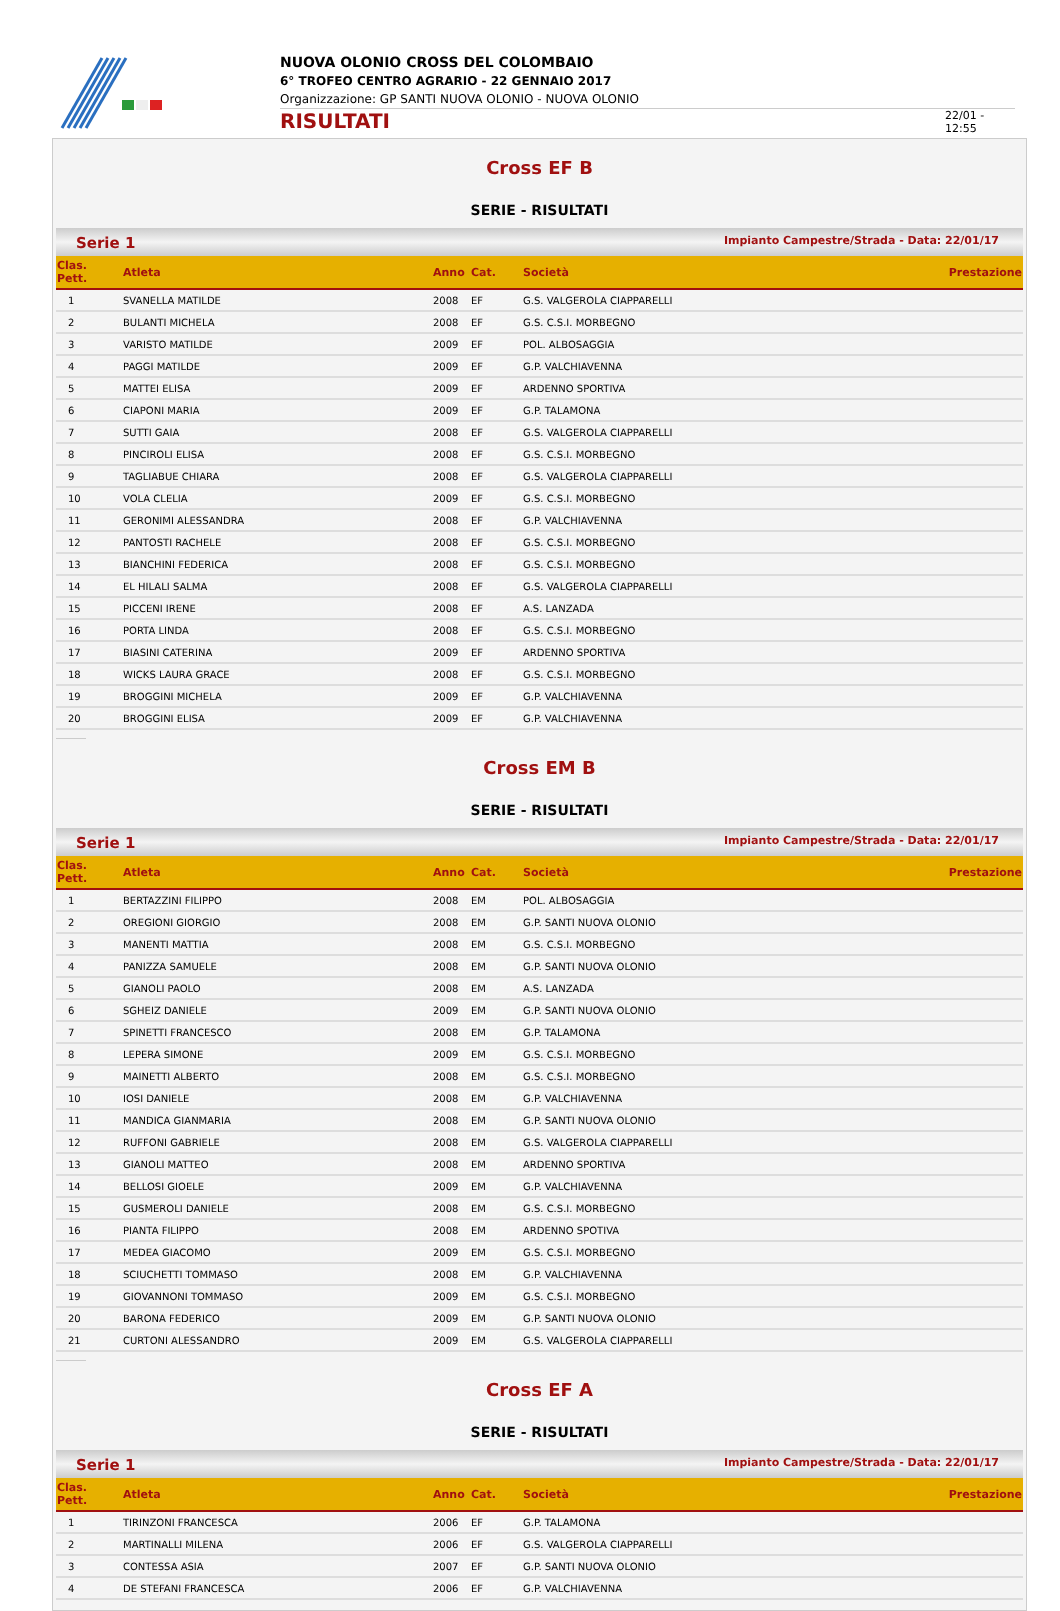NUOVA OLONIO CROSS DEL COLOMBAIO
6° TROFEO CENTRO AGRARIO - 22 GENNAIO 2017
Organizzazione: GP SANTI NUOVA OLONIO - NUOVA OLONIO
RISULTATI
22/01 - 12:55
Cross EF B
SERIE - RISULTATI
Serie 1 Impianto Campestre/Strada - Data: 22/01/17
| Clas. Pett. | Atleta | Anno | Cat. | Società | Prestazione |
| --- | --- | --- | --- | --- | --- |
| 1 | SVANELLA MATILDE | 2008 | EF | G.S. VALGEROLA CIAPPARELLI | |
| 2 | BULANTI MICHELA | 2008 | EF | G.S. C.S.I. MORBEGNO | |
| 3 | VARISTO MATILDE | 2009 | EF | POL. ALBOSAGGIA | |
| 4 | PAGGI MATILDE | 2009 | EF | G.P. VALCHIAVENNA | |
| 5 | MATTEI ELISA | 2009 | EF | ARDENNO SPORTIVA | |
| 6 | CIAPONI MARIA | 2009 | EF | G.P. TALAMONA | |
| 7 | SUTTI GAIA | 2008 | EF | G.S. VALGEROLA CIAPPARELLI | |
| 8 | PINCIROLI ELISA | 2008 | EF | G.S. C.S.I. MORBEGNO | |
| 9 | TAGLIABUE CHIARA | 2008 | EF | G.S. VALGEROLA CIAPPARELLI | |
| 10 | VOLA CLELIA | 2009 | EF | G.S. C.S.I. MORBEGNO | |
| 11 | GERONIMI ALESSANDRA | 2008 | EF | G.P. VALCHIAVENNA | |
| 12 | PANTOSTI RACHELE | 2008 | EF | G.S. C.S.I. MORBEGNO | |
| 13 | BIANCHINI FEDERICA | 2008 | EF | G.S. C.S.I. MORBEGNO | |
| 14 | EL HILALI SALMA | 2008 | EF | G.S. VALGEROLA CIAPPARELLI | |
| 15 | PICCENI IRENE | 2008 | EF | A.S. LANZADA | |
| 16 | PORTA LINDA | 2008 | EF | G.S. C.S.I. MORBEGNO | |
| 17 | BIASINI CATERINA | 2009 | EF | ARDENNO SPORTIVA | |
| 18 | WICKS LAURA GRACE | 2008 | EF | G.S. C.S.I. MORBEGNO | |
| 19 | BROGGINI MICHELA | 2009 | EF | G.P. VALCHIAVENNA | |
| 20 | BROGGINI ELISA | 2009 | EF | G.P. VALCHIAVENNA | |
Cross EM B
SERIE - RISULTATI
Serie 1 Impianto Campestre/Strada - Data: 22/01/17
| Clas. Pett. | Atleta | Anno | Cat. | Società | Prestazione |
| --- | --- | --- | --- | --- | --- |
| 1 | BERTAZZINI FILIPPO | 2008 | EM | POL. ALBOSAGGIA | |
| 2 | OREGIONI GIORGIO | 2008 | EM | G.P. SANTI NUOVA OLONIO | |
| 3 | MANENTI MATTIA | 2008 | EM | G.S. C.S.I. MORBEGNO | |
| 4 | PANIZZA SAMUELE | 2008 | EM | G.P. SANTI NUOVA OLONIO | |
| 5 | GIANOLI PAOLO | 2008 | EM | A.S. LANZADA | |
| 6 | SGHEIZ DANIELE | 2009 | EM | G.P. SANTI NUOVA OLONIO | |
| 7 | SPINETTI FRANCESCO | 2008 | EM | G.P. TALAMONA | |
| 8 | LEPERA SIMONE | 2009 | EM | G.S. C.S.I. MORBEGNO | |
| 9 | MAINETTI ALBERTO | 2008 | EM | G.S. C.S.I. MORBEGNO | |
| 10 | IOSI DANIELE | 2008 | EM | G.P. VALCHIAVENNA | |
| 11 | MANDICA GIANMARIA | 2008 | EM | G.P. SANTI NUOVA OLONIO | |
| 12 | RUFFONI GABRIELE | 2008 | EM | G.S. VALGEROLA CIAPPARELLI | |
| 13 | GIANOLI MATTEO | 2008 | EM | ARDENNO SPORTIVA | |
| 14 | BELLOSI GIOELE | 2009 | EM | G.P. VALCHIAVENNA | |
| 15 | GUSMEROLI DANIELE | 2008 | EM | G.S. C.S.I. MORBEGNO | |
| 16 | PIANTA FILIPPO | 2008 | EM | ARDENNO SPOTIVA | |
| 17 | MEDEA GIACOMO | 2009 | EM | G.S. C.S.I. MORBEGNO | |
| 18 | SCIUCHETTI TOMMASO | 2008 | EM | G.P. VALCHIAVENNA | |
| 19 | GIOVANNONI TOMMASO | 2009 | EM | G.S. C.S.I. MORBEGNO | |
| 20 | BARONA FEDERICO | 2009 | EM | G.P. SANTI NUOVA OLONIO | |
| 21 | CURTONI ALESSANDRO | 2009 | EM | G.S. VALGEROLA CIAPPARELLI | |
Cross EF A
SERIE - RISULTATI
Serie 1 Impianto Campestre/Strada - Data: 22/01/17
| Clas. Pett. | Atleta | Anno | Cat. | Società | Prestazione |
| --- | --- | --- | --- | --- | --- |
| 1 | TIRINZONI FRANCESCA | 2006 | EF | G.P. TALAMONA | |
| 2 | MARTINALLI MILENA | 2006 | EF | G.S. VALGEROLA CIAPPARELLI | |
| 3 | CONTESSA ASIA | 2007 | EF | G.P. SANTI NUOVA OLONIO | |
| 4 | DE STEFANI FRANCESCA | 2006 | EF | G.P. VALCHIAVENNA | |